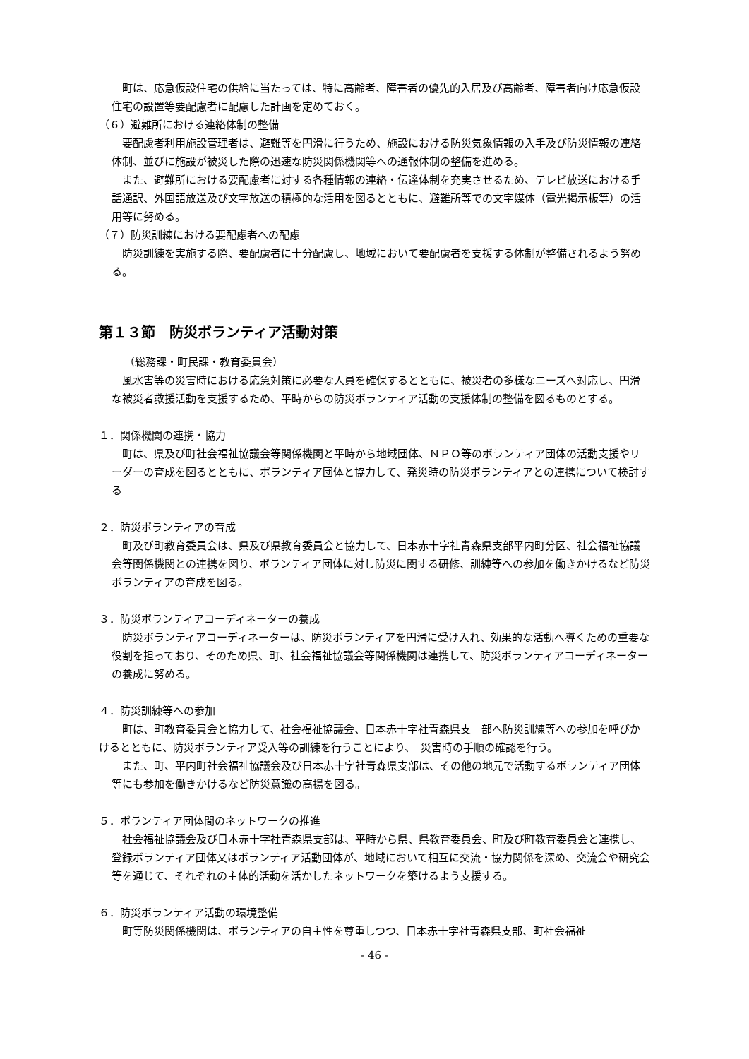町は、応急仮設住宅の供給に当たっては、特に高齢者、障害者の優先的入居及び高齢者、障害者向け応急仮設住宅の設置等要配慮者に配慮した計画を定めておく。
（６）避難所における連絡体制の整備
要配慮者利用施設管理者は、避難等を円滑に行うため、施設における防災気象情報の入手及び防災情報の連絡体制、並びに施設が被災した際の迅速な防災関係機関等への通報体制の整備を進める。
また、避難所における要配慮者に対する各種情報の連絡・伝達体制を充実させるため、テレビ放送における手話通訳、外国語放送及び文字放送の積極的な活用を図るとともに、避難所等での文字媒体（電光掲示板等）の活用等に努める。
（７）防災訓練における要配慮者への配慮
防災訓練を実施する際、要配慮者に十分配慮し、地域において要配慮者を支援する体制が整備されるよう努める。
第１３節　防災ボランティア活動対策
（総務課・町民課・教育委員会）
風水害等の災害時における応急対策に必要な人員を確保するとともに、被災者の多様なニーズへ対応し、円滑な被災者救援活動を支援するため、平時からの防災ボランティア活動の支援体制の整備を図るものとする。
１．関係機関の連携・協力
町は、県及び町社会福祉協議会等関係機関と平時から地域団体、ＮＰＯ等のボランティア団体の活動支援やリーダーの育成を図るとともに、ボランティア団体と協力して、発災時の防災ボランティアとの連携について検討する
２．防災ボランティアの育成
町及び町教育委員会は、県及び県教育委員会と協力して、日本赤十字社青森県支部平内町分区、社会福祉協議会等関係機関との連携を図り、ボランティア団体に対し防災に関する研修、訓練等への参加を働きかけるなど防災ボランティアの育成を図る。
３．防災ボランティアコーディネーターの養成
防災ボランティアコーディネーターは、防災ボランティアを円滑に受け入れ、効果的な活動へ導くための重要な役割を担っており、そのため県、町、社会福祉協議会等関係機関は連携して、防災ボランティアコーディネーターの養成に努める。
４．防災訓練等への参加
町は、町教育委員会と協力して、社会福祉協議会、日本赤十字社青森県支　部へ防災訓練等への参加を呼びかけるとともに、防災ボランティア受入等の訓練を行うことにより、　災害時の手順の確認を行う。
また、町、平内町社会福祉協議会及び日本赤十字社青森県支部は、その他の地元で活動するボランティア団体等にも参加を働きかけるなど防災意識の高揚を図る。
５．ボランティア団体間のネットワークの推進
社会福祉協議会及び日本赤十字社青森県支部は、平時から県、県教育委員会、町及び町教育委員会と連携し、登録ボランティア団体又はボランティア活動団体が、地域において相互に交流・協力関係を深め、交流会や研究会等を通じて、それぞれの主体的活動を活かしたネットワークを築けるよう支援する。
６．防災ボランティア活動の環境整備
町等防災関係機関は、ボランティアの自主性を尊重しつつ、日本赤十字社青森県支部、町社会福祉
- 46 -